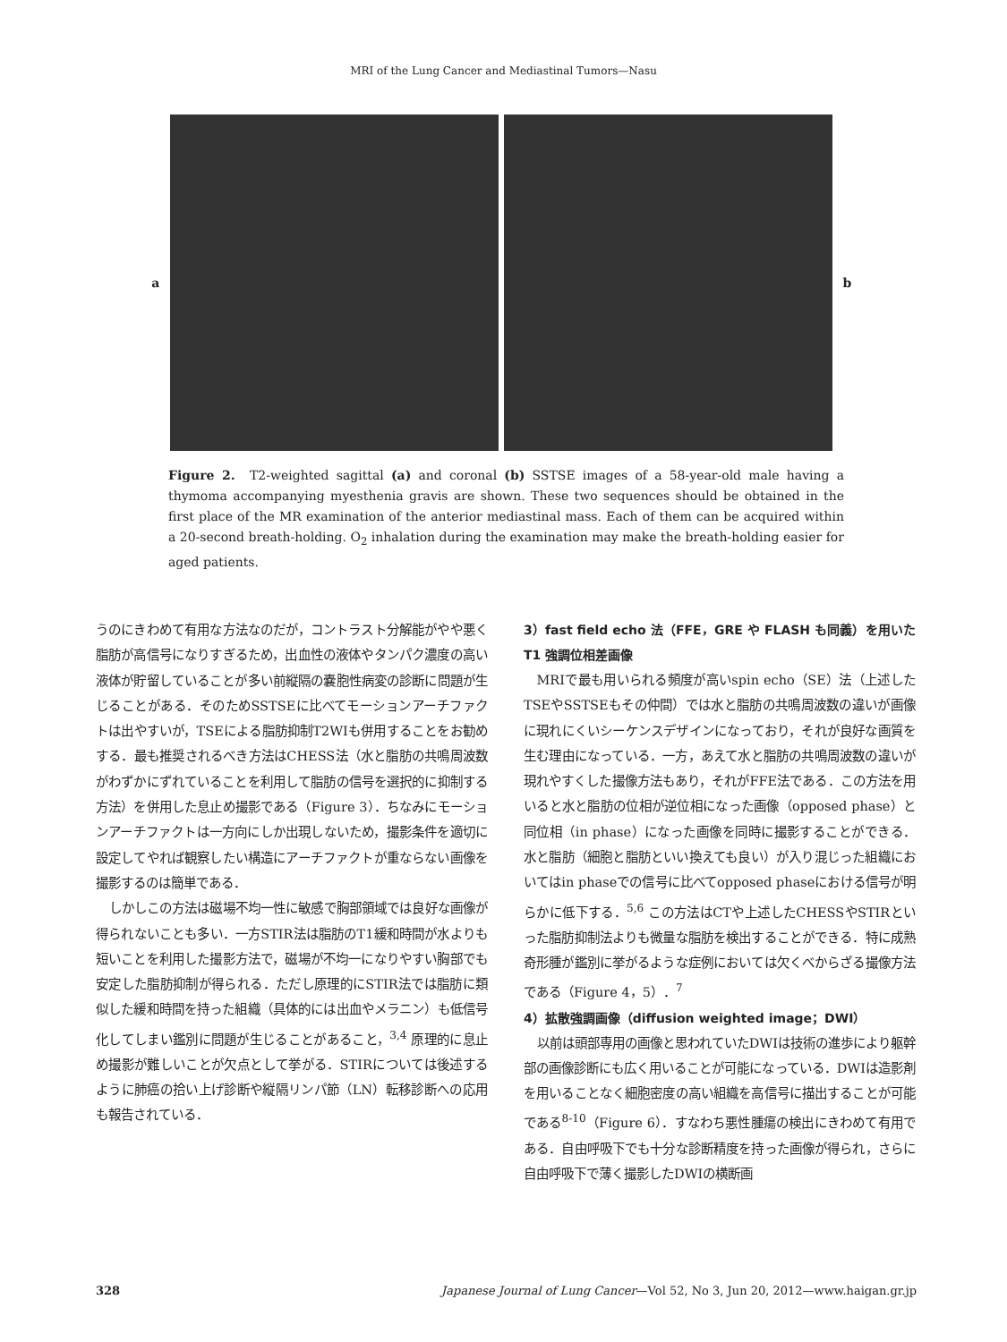MRI of the Lung Cancer and Mediastinal Tumors—Nasu
a b
Figure 2. T2-weighted sagittal (a) and coronal (b) SSTSE images of a 58-year-old male having a thymoma accompanying myesthenia gravis are shown. These two sequences should be obtained in the first place of the MR examination of the anterior mediastinal mass. Each of them can be acquired within a 20-second breath-holding. O<sub>2</sub> inhalation during the examination may make the breath-holding easier for aged patients.
うのにきわめて有用な方法なのだが，コントラスト分解能がやや悪く脂肪が高信号になりすぎるため，出血性の液体やタンパク濃度の高い液体が貯留していることが多い前縦隔の嚢胞性病変の診断に問題が生じることがある．そのためSSTSEに比べてモーションアーチファクトは出やすいが，TSEによる脂肪抑制T2WIも併用することをお勧めする．最も推奨されるべき方法はCHESS法（水と脂肪の共鳴周波数がわずかにずれていることを利用して脂肪の信号を選択的に抑制する方法）を併用した息止め撮影である（Figure 3）．ちなみにモーションアーチファクトは一方向にしか出現しないため，撮影条件を適切に設定してやれば観察したい構造にアーチファクトが重ならない画像を撮影するのは簡単である．
しかしこの方法は磁場不均一性に敏感で胸部領域では良好な画像が得られないことも多い．一方STIR法は脂肪のT1緩和時間が水よりも短いことを利用した撮影方法で，磁場が不均一になりやすい胸部でも安定した脂肪抑制が得られる．ただし原理的にSTIR法では脂肪に類似した緩和時間を持った組織（具体的には出血やメラニン）も低信号化してしまい鑑別に問題が生じることがあること，<sup>3,4</sup> 原理的に息止め撮影が難しいことが欠点として挙がる．STIRについては後述するように肺癌の拾い上げ診断や縦隔リンパ節（LN）転移診断への応用も報告されている．
3）fast field echo 法（FFE，GRE や FLASH も同義）を用いた T1 強調位相差画像
MRIで最も用いられる頻度が高いspin echo（SE）法（上述したTSEやSSTSEもその仲間）では水と脂肪の共鳴周波数の違いが画像に現れにくいシーケンスデザインになっており，それが良好な画質を生む理由になっている．一方，あえて水と脂肪の共鳴周波数の違いが現れやすくした撮像方法もあり，それがFFE法である．この方法を用いると水と脂肪の位相が逆位相になった画像（opposed phase）と同位相（in phase）になった画像を同時に撮影することができる．水と脂肪（細胞と脂肪といい換えても良い）が入り混じった組織においてはin phaseでの信号に比べてopposed phaseにおける信号が明らかに低下する．<sup>5,6</sup> この方法はCTや上述したCHESSやSTIRといった脂肪抑制法よりも微量な脂肪を検出することができる．特に成熟奇形腫が鑑別に挙がるような症例においては欠くべからざる撮像方法である（Figure 4，5）．<sup>7</sup>
4）拡散強調画像（diffusion weighted image；DWI）
以前は頭部専用の画像と思われていたDWIは技術の進歩により躯幹部の画像診断にも広く用いることが可能になっている．DWIは造影剤を用いることなく細胞密度の高い組織を高信号に描出することが可能である<sup>8-10</sup>（Figure 6）．すなわち悪性腫瘍の検出にきわめて有用である．自由呼吸下でも十分な診断精度を持った画像が得られ，さらに自由呼吸下で薄く撮影したDWIの横断画
328 Japanese Journal of Lung Cancer—Vol 52, No 3, Jun 20, 2012—www.haigan.gr.jp